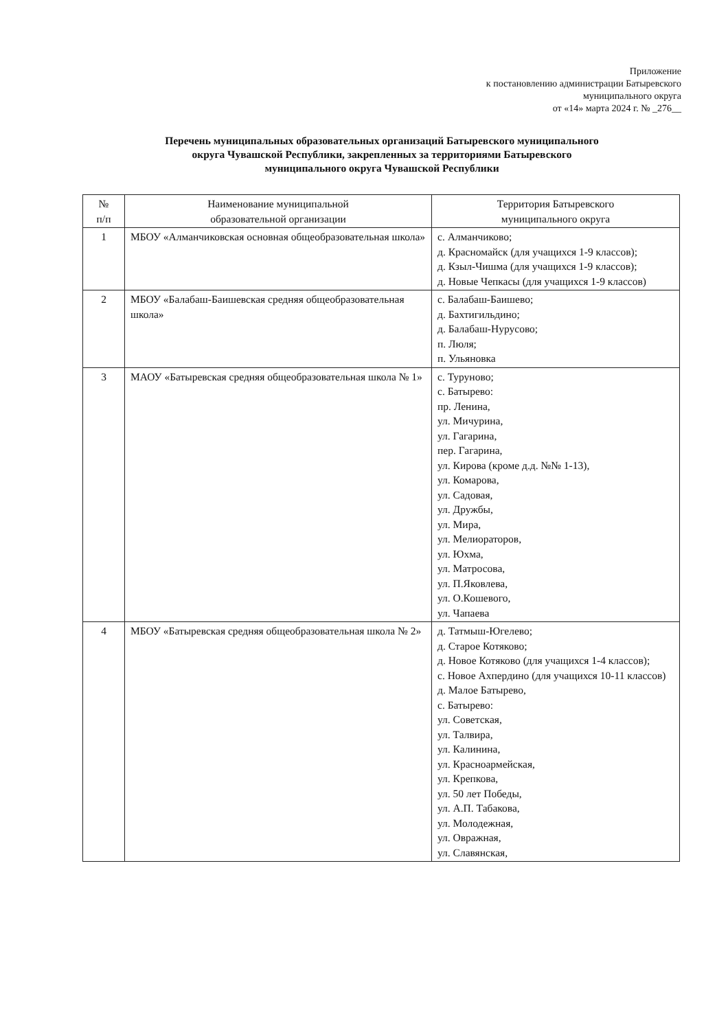Приложение
к постановлению администрации Батыревского
муниципального округа
от «14» марта 2024 г. № _276__
Перечень муниципальных образовательных организаций Батыревского муниципального
округа Чувашской Республики, закрепленных за территориями Батыревского
муниципального округа Чувашской Республики
| № п/п | Наименование муниципальной образовательной организации | Территория Батыревского муниципального округа |
| --- | --- | --- |
| 1 | МБОУ «Алманчиковская основная общеобразовательная школа» | с. Алманчиково; д. Красномайск (для учащихся 1-9 классов); д. Кзыл-Чишма (для учащихся 1-9 классов); д. Новые Чепкасы (для учащихся 1-9 классов) |
| 2 | МБОУ «Балабаш-Баишевская средняя общеобразовательная школа» | с. Балабаш-Баишево; д. Бахтигильдино; д. Балабаш-Нурусово; п. Люля; п. Ульяновка |
| 3 | МАОУ «Батыревская средняя общеобразовательная школа № 1» | с. Туруново; с. Батырево: пр. Ленина, ул. Мичурина, ул. Гагарина, пер. Гагарина, ул. Кирова (кроме д.д. №№ 1-13), ул. Комарова, ул. Садовая, ул. Дружбы, ул. Мира, ул. Мелиораторов, ул. Юхма, ул. Матросова, ул. П.Яковлева, ул. О.Кошевого, ул. Чапаева |
| 4 | МБОУ «Батыревская средняя общеобразовательная школа № 2» | д. Татмыш-Югелево; д. Старое Котяково; д. Новое Котяково (для учащихся 1-4 классов); с. Новое Ахпердино (для учащихся 10-11 классов) д. Малое Батырево, с. Батырево: ул. Советская, ул. Талвира, ул. Калинина, ул. Красноармейская, ул. Крепкова, ул. 50 лет Победы, ул. А.П. Табакова, ул. Молодежная, ул. Овражная, ул. Славянская, |